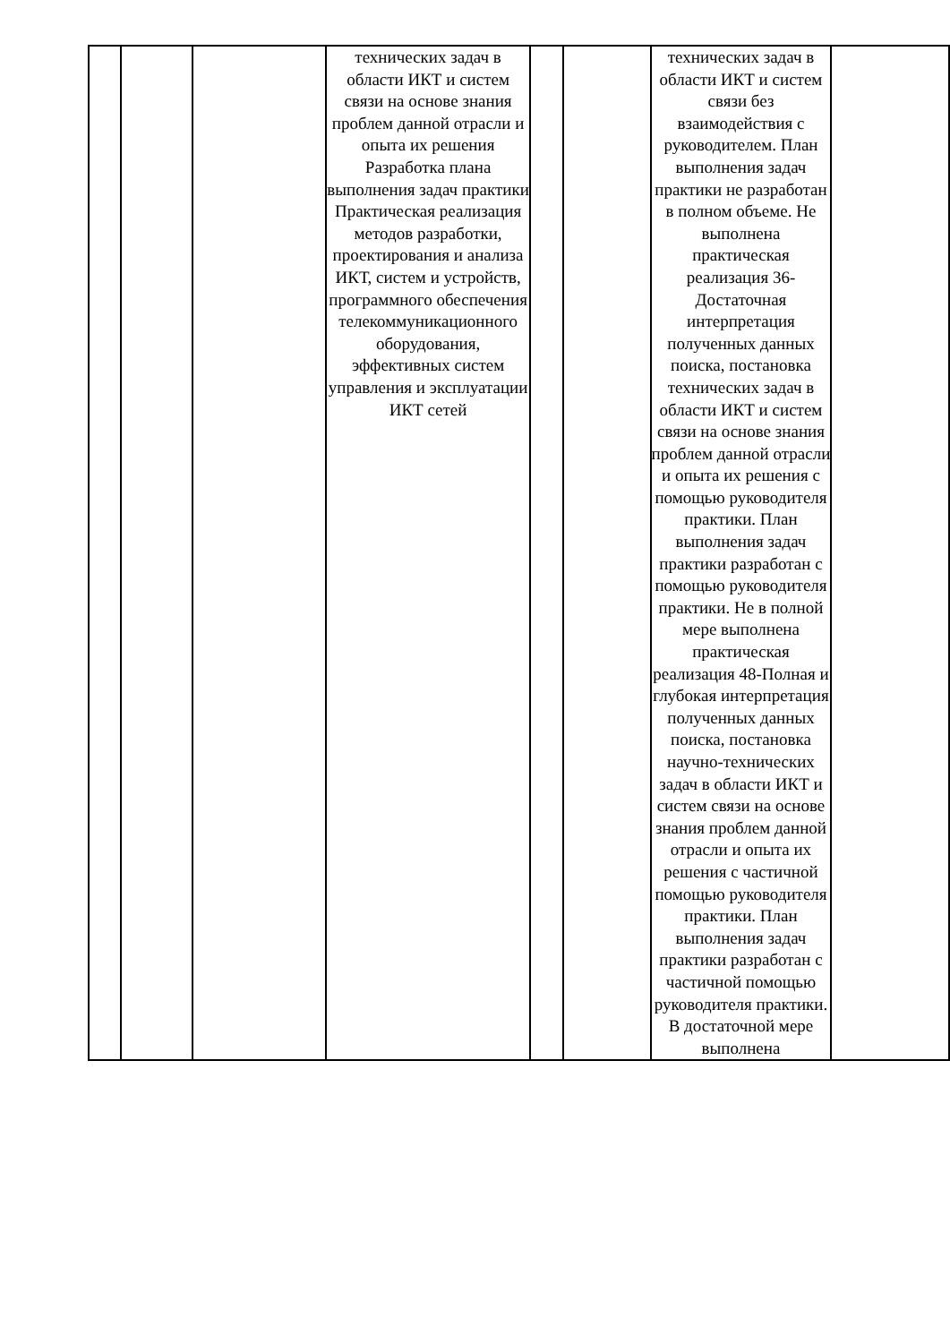| | | | технических задач в области ИКТ и систем связи на основе знания проблем данной отрасли и опыта их решения Разработка плана выполнения задач практики Практическая реализация методов разработки, проектирования и анализа ИКТ, систем и устройств, программного обеспечения телекоммуникационного оборудования, эффективных систем управления и эксплуатации ИКТ сетей | | | технических задач в области ИКТ и систем связи без взаимодействия с руководителем. План выполнения задач практики не разработан в полном объеме. Не выполнена практическая реализация 36-Достаточная интерпретация полученных данных поиска, постановка технических задач в области ИКТ и систем связи на основе знания проблем данной отрасли и опыта их решения с помощью руководителя практики. План выполнения задач практики разработан с помощью руководителя практики. Не в полной мере выполнена практическая реализация 48-Полная и глубокая интерпретация полученных данных поиска, постановка научно-технических задач в области ИКТ и систем связи на основе знания проблем данной отрасли и опыта их решения с частичной помощью руководителя практики. План выполнения задач практики разработан с частичной помощью руководителя практики. В достаточной мере выполнена | |